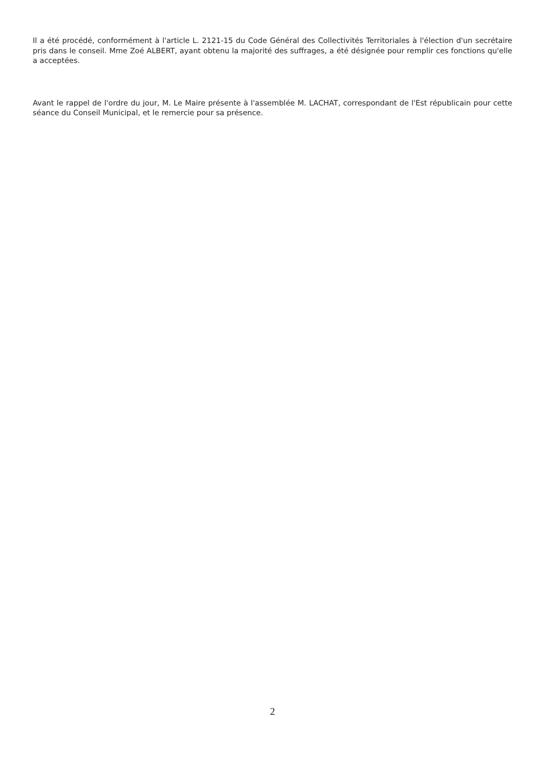Il a été procédé, conformément à l'article L. 2121-15 du Code Général des Collectivités Territoriales à l'élection d'un secrétaire pris dans le conseil. Mme Zoé ALBERT, ayant obtenu la majorité des suffrages, a été désignée pour remplir ces fonctions qu'elle a acceptées.
Avant le rappel de l'ordre du jour, M. Le Maire présente à l'assemblée M. LACHAT, correspondant de l'Est républicain pour cette séance du Conseil Municipal, et le remercie pour sa présence.
2